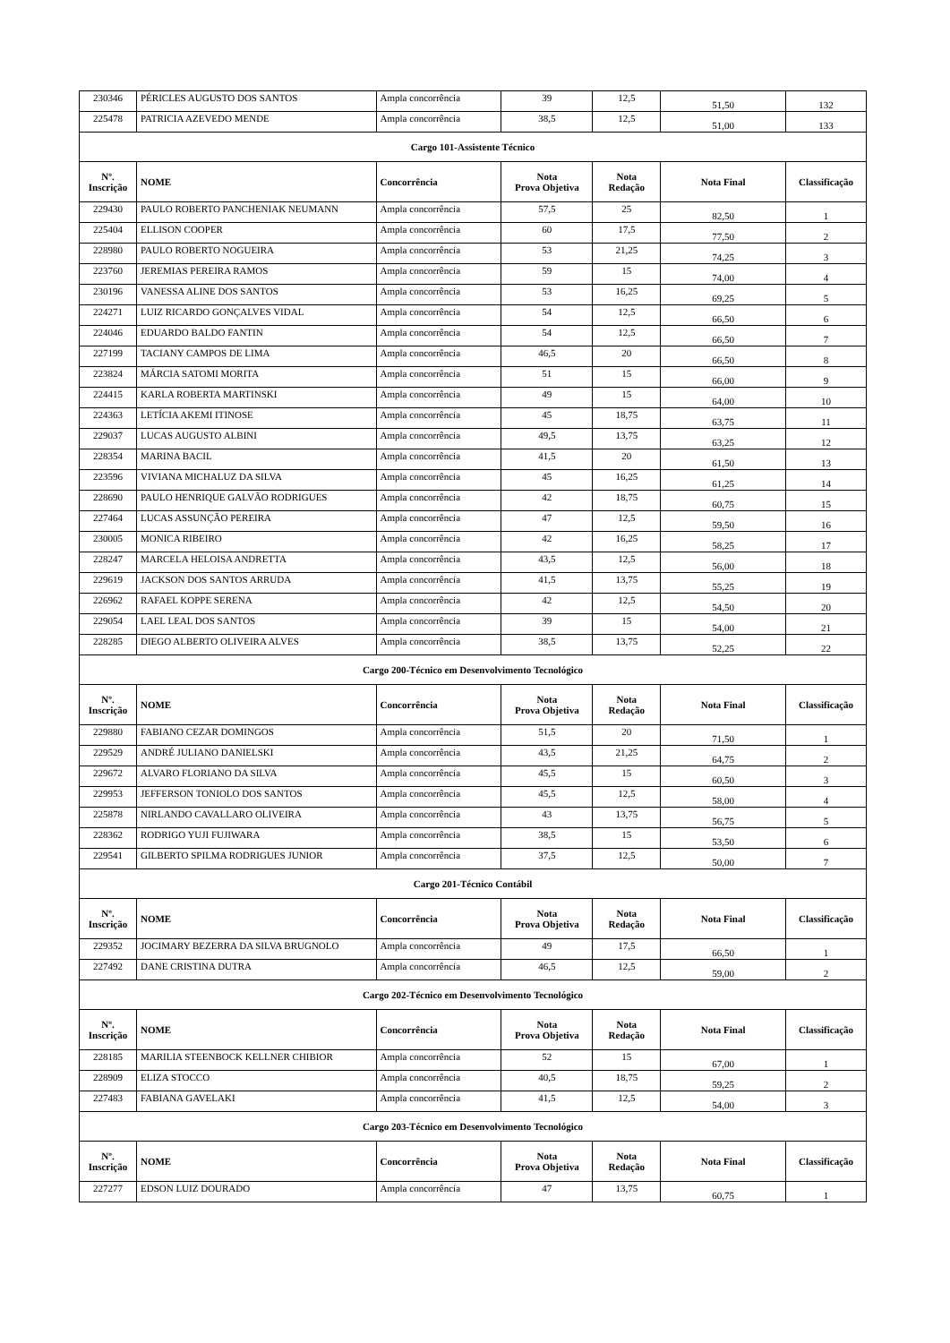| 230346 | PÉRICLES AUGUSTO DOS SANTOS | Ampla concorrência | 39 | 12,5 | 51,50 | 132 |
| 225478 | PATRICIA AZEVEDO MENDE | Ampla concorrência | 38,5 | 12,5 | 51,00 | 133 |
| Cargo 101-Assistente Técnico | | | | | | |
| Nº. Inscrição | NOME | Concorrência | Nota Prova Objetiva | Nota Redação | Nota Final | Classificação |
| 229430 | PAULO ROBERTO PANCHENIAK NEUMANN | Ampla concorrência | 57,5 | 25 | 82,50 | 1 |
| 225404 | ELLISON COOPER | Ampla concorrência | 60 | 17,5 | 77,50 | 2 |
| 228980 | PAULO ROBERTO NOGUEIRA | Ampla concorrência | 53 | 21,25 | 74,25 | 3 |
| 223760 | JEREMIAS PEREIRA RAMOS | Ampla concorrência | 59 | 15 | 74,00 | 4 |
| 230196 | VANESSA ALINE DOS SANTOS | Ampla concorrência | 53 | 16,25 | 69,25 | 5 |
| 224271 | LUIZ RICARDO GONÇALVES VIDAL | Ampla concorrência | 54 | 12,5 | 66,50 | 6 |
| 224046 | EDUARDO BALDO FANTIN | Ampla concorrência | 54 | 12,5 | 66,50 | 7 |
| 227199 | TACIANY CAMPOS DE LIMA | Ampla concorrência | 46,5 | 20 | 66,50 | 8 |
| 223824 | MÁRCIA SATOMI MORITA | Ampla concorrência | 51 | 15 | 66,00 | 9 |
| 224415 | KARLA ROBERTA MARTINSKI | Ampla concorrência | 49 | 15 | 64,00 | 10 |
| 224363 | LETÍCIA AKEMI ITINOSE | Ampla concorrência | 45 | 18,75 | 63,75 | 11 |
| 229037 | LUCAS AUGUSTO ALBINI | Ampla concorrência | 49,5 | 13,75 | 63,25 | 12 |
| 228354 | MARINA BACIL | Ampla concorrência | 41,5 | 20 | 61,50 | 13 |
| 223596 | VIVIANA MICHALUZ DA SILVA | Ampla concorrência | 45 | 16,25 | 61,25 | 14 |
| 228690 | PAULO HENRIQUE GALVÃO RODRIGUES | Ampla concorrência | 42 | 18,75 | 60,75 | 15 |
| 227464 | LUCAS ASSUNÇÃO PEREIRA | Ampla concorrência | 47 | 12,5 | 59,50 | 16 |
| 230005 | MONICA RIBEIRO | Ampla concorrência | 42 | 16,25 | 58,25 | 17 |
| 228247 | MARCELA HELOISA ANDRETTA | Ampla concorrência | 43,5 | 12,5 | 56,00 | 18 |
| 229619 | JACKSON DOS SANTOS ARRUDA | Ampla concorrência | 41,5 | 13,75 | 55,25 | 19 |
| 226962 | RAFAEL KOPPE SERENA | Ampla concorrência | 42 | 12,5 | 54,50 | 20 |
| 229054 | LAEL LEAL DOS SANTOS | Ampla concorrência | 39 | 15 | 54,00 | 21 |
| 228285 | DIEGO ALBERTO OLIVEIRA ALVES | Ampla concorrência | 38,5 | 13,75 | 52,25 | 22 |
| Cargo 200-Técnico em Desenvolvimento Tecnológico | | | | | | |
| Nº. Inscrição | NOME | Concorrência | Nota Prova Objetiva | Nota Redação | Nota Final | Classificação |
| 229880 | FABIANO CEZAR DOMINGOS | Ampla concorrência | 51,5 | 20 | 71,50 | 1 |
| 229529 | ANDRÉ JULIANO DANIELSKI | Ampla concorrência | 43,5 | 21,25 | 64,75 | 2 |
| 229672 | ALVARO FLORIANO DA SILVA | Ampla concorrência | 45,5 | 15 | 60,50 | 3 |
| 229953 | JEFFERSON TONIOLO DOS SANTOS | Ampla concorrência | 45,5 | 12,5 | 58,00 | 4 |
| 225878 | NIRLANDO CAVALLARO OLIVEIRA | Ampla concorrência | 43 | 13,75 | 56,75 | 5 |
| 228362 | RODRIGO YUJI FUJIWARA | Ampla concorrência | 38,5 | 15 | 53,50 | 6 |
| 229541 | GILBERTO SPILMA RODRIGUES JUNIOR | Ampla concorrência | 37,5 | 12,5 | 50,00 | 7 |
| Cargo 201-Técnico Contábil | | | | | | |
| Nº. Inscrição | NOME | Concorrência | Nota Prova Objetiva | Nota Redação | Nota Final | Classificação |
| 229352 | JOCIMARY BEZERRA DA SILVA BRUGNOLO | Ampla concorrência | 49 | 17,5 | 66,50 | 1 |
| 227492 | DANE CRISTINA DUTRA | Ampla concorrência | 46,5 | 12,5 | 59,00 | 2 |
| Cargo 202-Técnico em Desenvolvimento Tecnológico | | | | | | |
| Nº. Inscrição | NOME | Concorrência | Nota Prova Objetiva | Nota Redação | Nota Final | Classificação |
| 228185 | MARILIA STEENBOCK KELLNER CHIBIOR | Ampla concorrência | 52 | 15 | 67,00 | 1 |
| 228909 | ELIZA STOCCO | Ampla concorrência | 40,5 | 18,75 | 59,25 | 2 |
| 227483 | FABIANA GAVELAKI | Ampla concorrência | 41,5 | 12,5 | 54,00 | 3 |
| Cargo 203-Técnico em Desenvolvimento Tecnológico | | | | | | |
| Nº. Inscrição | NOME | Concorrência | Nota Prova Objetiva | Nota Redação | Nota Final | Classificação |
| 227277 | EDSON LUIZ DOURADO | Ampla concorrência | 47 | 13,75 | 60,75 | 1 |